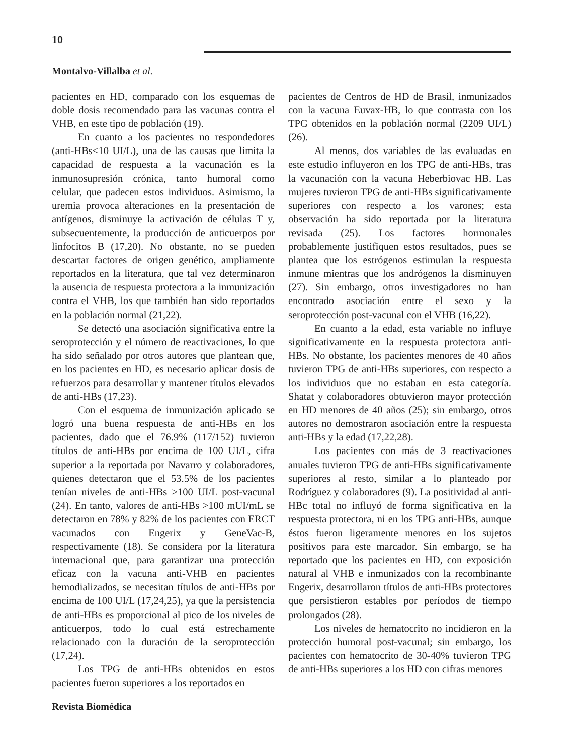10
Montalvo-Villalba et al.
pacientes en HD, comparado con los esquemas de doble dosis recomendado para las vacunas contra el VHB, en este tipo de población (19).
En cuanto a los pacientes no respondedores (anti-HBs<10 UI/L), una de las causas que limita la capacidad de respuesta a la vacunación es la inmunosupresión crónica, tanto humoral como celular, que padecen estos individuos. Asimismo, la uremia provoca alteraciones en la presentación de antígenos, disminuye la activación de células T y, subsecuentemente, la producción de anticuerpos por linfocitos B (17,20). No obstante, no se pueden descartar factores de origen genético, ampliamente reportados en la literatura, que tal vez determinaron la ausencia de respuesta protectora a la inmunización contra el VHB, los que también han sido reportados en la población normal (21,22).
Se detectó una asociación significativa entre la seroprotección y el número de reactivaciones, lo que ha sido señalado por otros autores que plantean que, en los pacientes en HD, es necesario aplicar dosis de refuerzos para desarrollar y mantener títulos elevados de anti-HBs (17,23).
Con el esquema de inmunización aplicado se logró una buena respuesta de anti-HBs en los pacientes, dado que el 76.9% (117/152) tuvieron títulos de anti-HBs por encima de 100 UI/L, cifra superior a la reportada por Navarro y colaboradores, quienes detectaron que el 53.5% de los pacientes tenían niveles de anti-HBs >100 UI/L post-vacunal (24). En tanto, valores de anti-HBs >100 mUI/mL se detectaron en 78% y 82% de los pacientes con ERCT vacunados con Engerix y GeneVac-B, respectivamente (18). Se considera por la literatura internacional que, para garantizar una protección eficaz con la vacuna anti-VHB en pacientes hemodializados, se necesitan títulos de anti-HBs por encima de 100 UI/L (17,24,25), ya que la persistencia de anti-HBs es proporcional al pico de los niveles de anticuerpos, todo lo cual está estrechamente relacionado con la duración de la seroprotección (17,24).
Los TPG de anti-HBs obtenidos en estos pacientes fueron superiores a los reportados en
pacientes de Centros de HD de Brasil, inmunizados con la vacuna Euvax-HB, lo que contrasta con los TPG obtenidos en la población normal (2209 UI/L) (26).
Al menos, dos variables de las evaluadas en este estudio influyeron en los TPG de anti-HBs, tras la vacunación con la vacuna Heberbiovac HB. Las mujeres tuvieron TPG de anti-HBs significativamente superiores con respecto a los varones; esta observación ha sido reportada por la literatura revisada (25). Los factores hormonales probablemente justifiquen estos resultados, pues se plantea que los estrógenos estimulan la respuesta inmune mientras que los andrógenos la disminuyen (27). Sin embargo, otros investigadores no han encontrado asociación entre el sexo y la seroprotección post-vacunal con el VHB (16,22).
En cuanto a la edad, esta variable no influye significativamente en la respuesta protectora anti-HBs. No obstante, los pacientes menores de 40 años tuvieron TPG de anti-HBs superiores, con respecto a los individuos que no estaban en esta categoría. Shatat y colaboradores obtuvieron mayor protección en HD menores de 40 años (25); sin embargo, otros autores no demostraron asociación entre la respuesta anti-HBs y la edad (17,22,28).
Los pacientes con más de 3 reactivaciones anuales tuvieron TPG de anti-HBs significativamente superiores al resto, similar a lo planteado por Rodríguez y colaboradores (9). La positividad al anti-HBc total no influyó de forma significativa en la respuesta protectora, ni en los TPG anti-HBs, aunque éstos fueron ligeramente menores en los sujetos positivos para este marcador. Sin embargo, se ha reportado que los pacientes en HD, con exposición natural al VHB e inmunizados con la recombinante Engerix, desarrollaron títulos de anti-HBs protectores que persistieron estables por períodos de tiempo prolongados (28).
Los niveles de hematocrito no incidieron en la protección humoral post-vacunal; sin embargo, los pacientes con hematocrito de 30-40% tuvieron TPG de anti-HBs superiores a los HD con cifras menores
Revista Biomédica